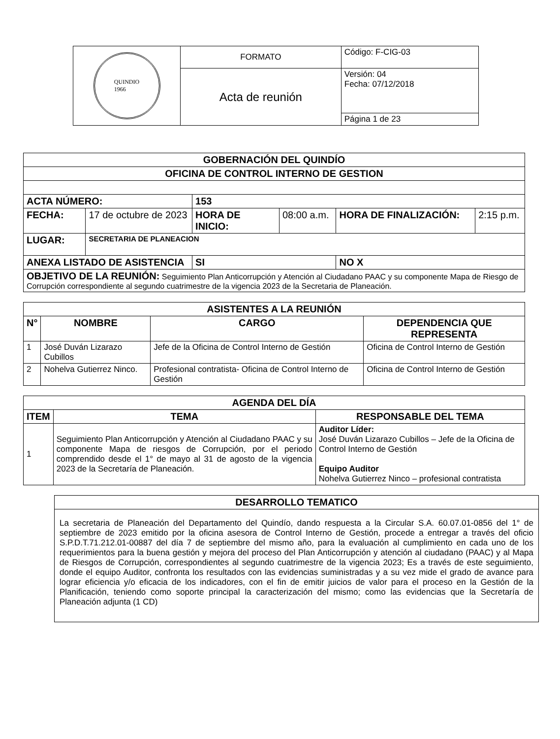| QUINDIO 1966 | FORMATO | Código: F-CIG-03 |
| | Acta de reunión | Versión: 04 Fecha: 07/12/2018 |
| | | Página 1 de 23 |
| GOBERNACIÓN DEL QUINDÍO | | | | | |
| OFICINA DE CONTROL INTERNO DE GESTION | | | | | |
| ACTA NÚMERO: | | 153 | | | |
| FECHA: | 17 de octubre de 2023 | HORA DE INICIO: | 08:00 a.m. | HORA DE FINALIZACIÓN: | 2:15 p.m. |
| LUGAR: | SECRETARIA DE PLANEACION | | | | |
| ANEXA LISTADO DE ASISTENCIA | | SI | | NO X | |
| OBJETIVO DE LA REUNIÓN: Seguimiento Plan Anticorrupción y Atención al Ciudadano PAAC y su componente Mapa de Riesgo de Corrupción correspondiente al segundo cuatrimestre de la vigencia 2023 de la Secretaria de Planeación. | | | | | |
| ASISTENTES A LA REUNIÓN | | | |
| --- | --- | --- | --- |
| N° | NOMBRE | CARGO | DEPENDENCIA QUE REPRESENTA |
| 1 | José Duván Lizarazo Cubillos | Jefe de la Oficina de Control Interno de Gestión | Oficina de Control Interno de Gestión |
| 2 | Nohelva Gutierrez Ninco. | Profesional contratista- Oficina de Control Interno de Gestión | Oficina de Control Interno de Gestión |
| AGENDA DEL DÍA | | |
| --- | --- | --- |
| ITEM | TEMA | RESPONSABLE DEL TEMA |
| 1 | Seguimiento Plan Anticorrupción y Atención al Ciudadano PAAC y su componente Mapa de riesgos de Corrupción, por el periodo comprendido desde el 1° de mayo al 31 de agosto de la vigencia 2023 de la Secretaría de Planeación. | Auditor Líder: José Duván Lizarazo Cubillos – Jefe de la Oficina de Control Interno de Gestión Equipo Auditor Nohelva Gutierrez Ninco – profesional contratista |
| DESARROLLO TEMATICO |
| --- |
| La secretaria de Planeación del Departamento del Quindío, dando respuesta a la Circular S.A. 60.07.01-0856 del 1° de septiembre de 2023 emitido por la oficina asesora de Control Interno de Gestión, procede a entregar a través del oficio S.P.D.T.71.212.01-00887 del día 7 de septiembre del mismo año, para la evaluación al cumplimiento en cada uno de los requerimientos para la buena gestión y mejora del proceso del Plan Anticorrupción y atención al ciudadano (PAAC) y al Mapa de Riesgos de Corrupción, correspondientes al segundo cuatrimestre de la vigencia 2023; Es a través de este seguimiento, donde el equipo Auditor, confronta los resultados con las evidencias suministradas y a su vez mide el grado de avance para lograr eficiencia y/o eficacia de los indicadores, con el fin de emitir juicios de valor para el proceso en la Gestión de la Planificación, teniendo como soporte principal la caracterización del mismo; como las evidencias que la Secretaría de Planeación adjunta (1 CD) |